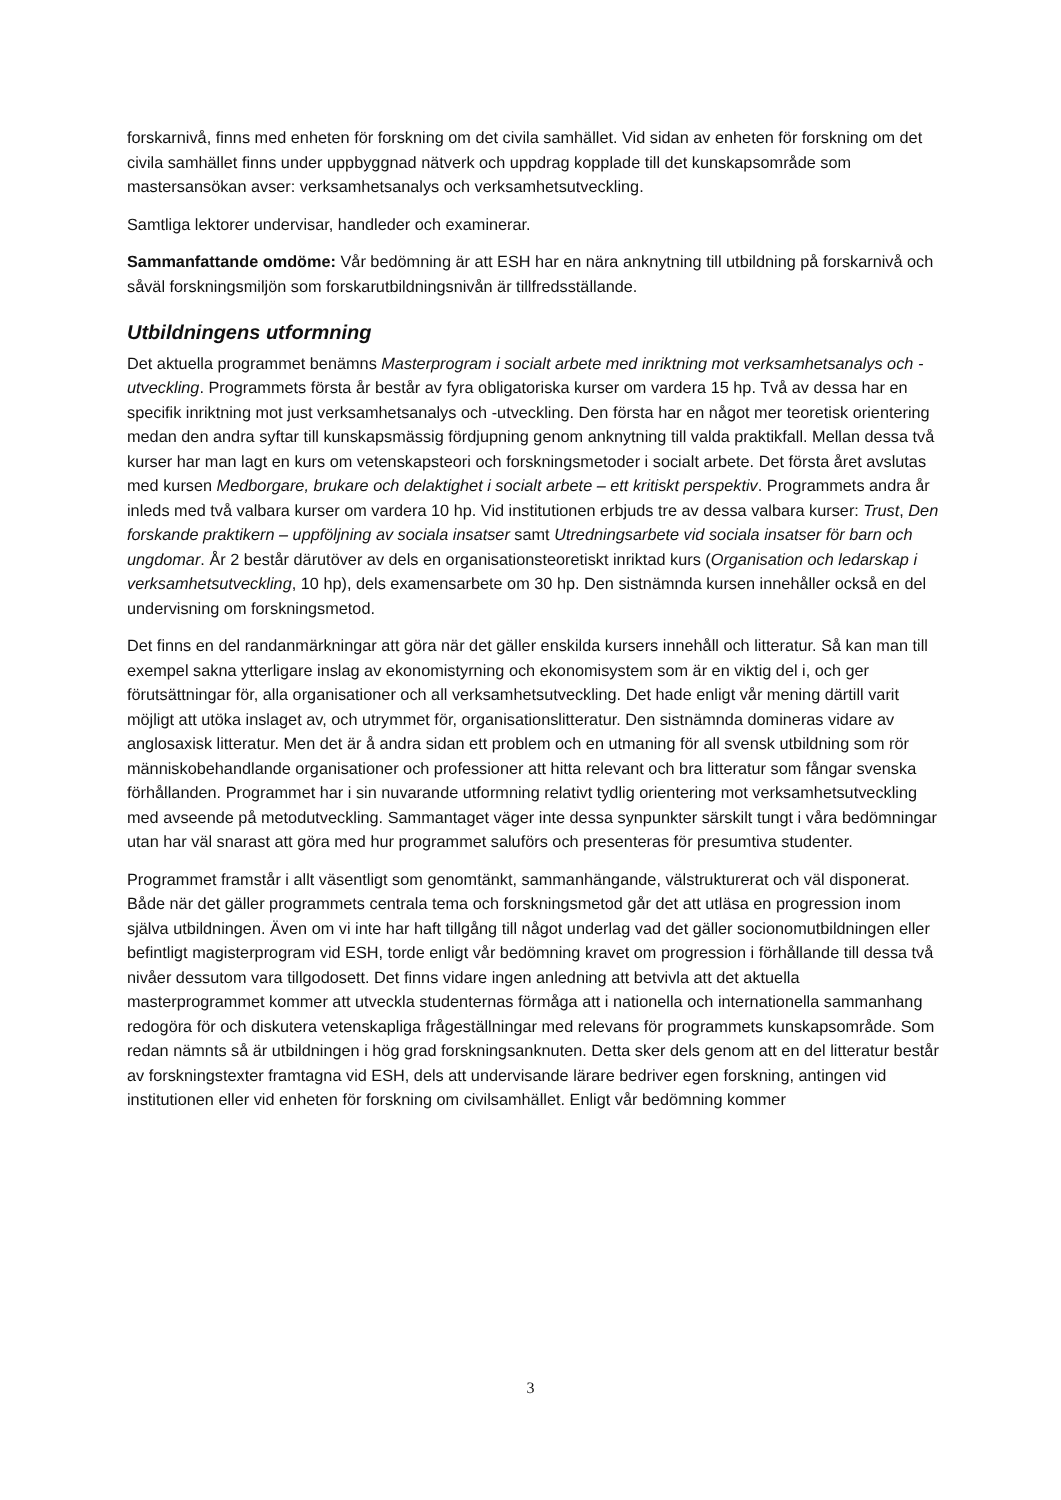forskarnivå, finns med enheten för forskning om det civila samhället. Vid sidan av enheten för forskning om det civila samhället finns under uppbyggnad nätverk och uppdrag kopplade till det kunskapsområde som mastersansökan avser: verksamhetsanalys och verksamhetsutveckling.
Samtliga lektorer undervisar, handleder och examinerar.
Sammanfattande omdöme: Vår bedömning är att ESH har en nära anknytning till utbildning på forskarnivå och såväl forskningsmiljön som forskarutbildningsnivån är tillfredsställande.
Utbildningens utformning
Det aktuella programmet benämns Masterprogram i socialt arbete med inriktning mot verksamhetsanalys och -utveckling. Programmets första år består av fyra obligatoriska kurser om vardera 15 hp. Två av dessa har en specifik inriktning mot just verksamhetsanalys och -utveckling. Den första har en något mer teoretisk orientering medan den andra syftar till kunskapsmässig fördjupning genom anknytning till valda praktikfall. Mellan dessa två kurser har man lagt en kurs om vetenskapsteori och forskningsmetoder i socialt arbete. Det första året avslutas med kursen Medborgare, brukare och delaktighet i socialt arbete – ett kritiskt perspektiv. Programmets andra år inleds med två valbara kurser om vardera 10 hp. Vid institutionen erbjuds tre av dessa valbara kurser: Trust, Den forskande praktikern – uppföljning av sociala insatser samt Utredningsarbete vid sociala insatser för barn och ungdomar. År 2 består därutöver av dels en organisationsteoretiskt inriktad kurs (Organisation och ledarskap i verksamhetsutveckling, 10 hp), dels examensarbete om 30 hp. Den sistnämnda kursen innehåller också en del undervisning om forskningsmetod.
Det finns en del randanmärkningar att göra när det gäller enskilda kursers innehåll och litteratur. Så kan man till exempel sakna ytterligare inslag av ekonomistyrning och ekonomisystem som är en viktig del i, och ger förutsättningar för, alla organisationer och all verksamhetsutveckling. Det hade enligt vår mening därtill varit möjligt att utöka inslaget av, och utrymmet för, organisationslitteratur. Den sistnämnda domineras vidare av anglosaxisk litteratur. Men det är å andra sidan ett problem och en utmaning för all svensk utbildning som rör människobehandlande organisationer och professioner att hitta relevant och bra litteratur som fångar svenska förhållanden. Programmet har i sin nuvarande utformning relativt tydlig orientering mot verksamhetsutveckling med avseende på metodutveckling. Sammantaget väger inte dessa synpunkter särskilt tungt i våra bedömningar utan har väl snarast att göra med hur programmet saluförs och presenteras för presumtiva studenter.
Programmet framstår i allt väsentligt som genomtänkt, sammanhängande, välstrukturerat och väl disponerat. Både när det gäller programmets centrala tema och forskningsmetod går det att utläsa en progression inom själva utbildningen. Även om vi inte har haft tillgång till något underlag vad det gäller socionomutbildningen eller befintligt magisterprogram vid ESH, torde enligt vår bedömning kravet om progression i förhållande till dessa två nivåer dessutom vara tillgodosett. Det finns vidare ingen anledning att betvivla att det aktuella masterprogrammet kommer att utveckla studenternas förmåga att i nationella och internationella sammanhang redogöra för och diskutera vetenskapliga frågeställningar med relevans för programmets kunskapsområde. Som redan nämnts så är utbildningen i hög grad forskningsanknuten. Detta sker dels genom att en del litteratur består av forskningstexter framtagna vid ESH, dels att undervisande lärare bedriver egen forskning, antingen vid institutionen eller vid enheten för forskning om civilsamhället. Enligt vår bedömning kommer
3